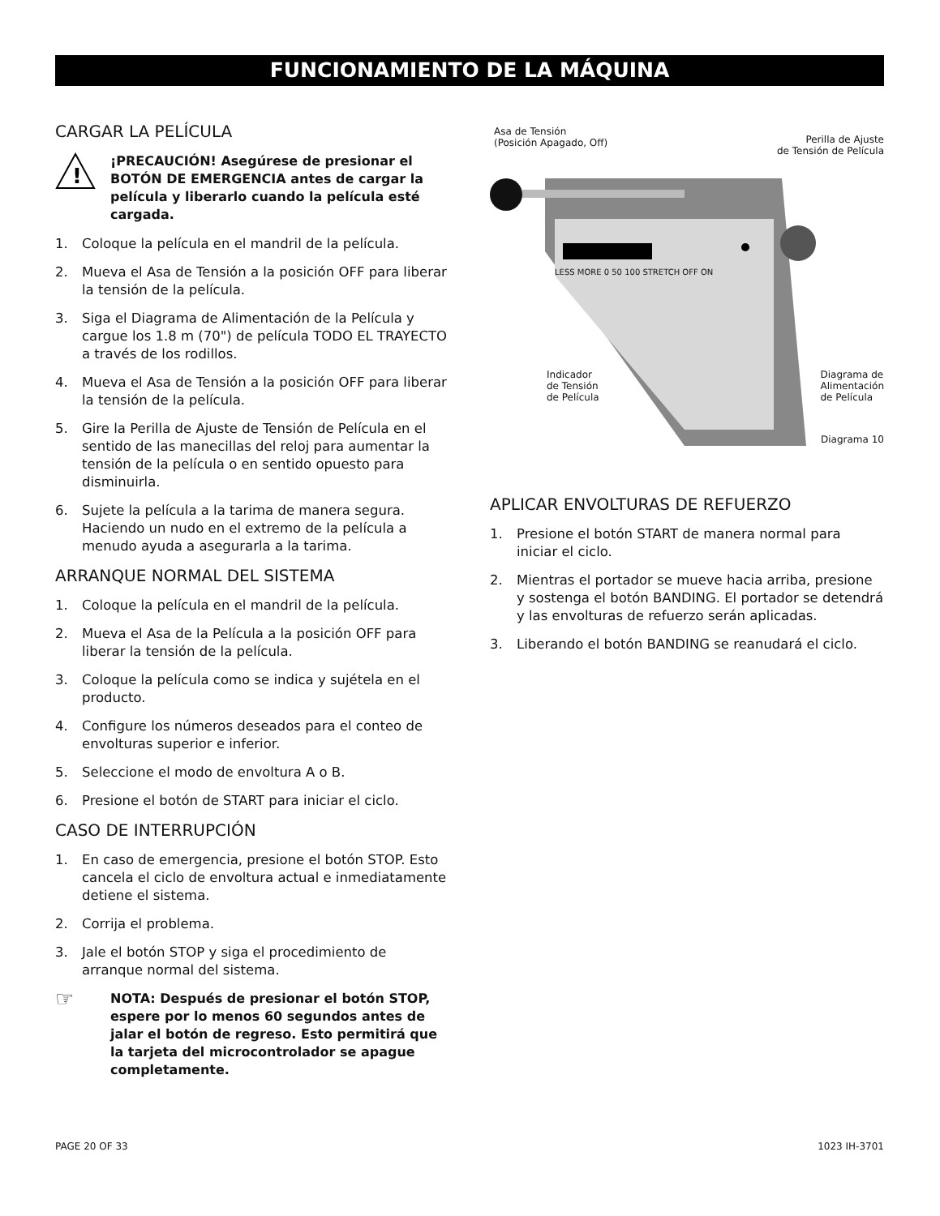FUNCIONAMIENTO DE LA MÁQUINA
CARGAR LA PELÍCULA
!
¡PRECAUCIÓN! Asegúrese de presionar el BOTÓN DE EMERGENCIA antes de cargar la película y liberarlo cuando la película esté cargada.
1. Coloque la película en el mandril de la película.
2. Mueva el Asa de Tensión a la posición OFF para liberar la tensión de la película.
3. Siga el Diagrama de Alimentación de la Película y cargue los 1.8 m (70") de película TODO EL TRAYECTO a través de los rodillos.
4. Mueva el Asa de Tensión a la posición OFF para liberar la tensión de la película.
5. Gire la Perilla de Ajuste de Tensión de Película en el sentido de las manecillas del reloj para aumentar la tensión de la película o en sentido opuesto para disminuirla.
6. Sujete la película a la tarima de manera segura. Haciendo un nudo en el extremo de la película a menudo ayuda a asegurarla a la tarima.
ARRANQUE NORMAL DEL SISTEMA
1. Coloque la película en el mandril de la película.
2. Mueva el Asa de la Película a la posición OFF para liberar la tensión de la película.
3. Coloque la película como se indica y sujétela en el producto.
4. Configure los números deseados para el conteo de envolturas superior e inferior.
5. Seleccione el modo de envoltura A o B.
6. Presione el botón de START para iniciar el ciclo.
CASO DE INTERRUPCIÓN
1. En caso de emergencia, presione el botón STOP. Esto cancela el ciclo de envoltura actual e inmediatamente detiene el sistema.
2. Corrija el problema.
3. Jale el botón STOP y siga el procedimiento de arranque normal del sistema.
☞
NOTA: Después de presionar el botón STOP, espere por lo menos 60 segundos antes de jalar el botón de regreso. Esto permitirá que la tarjeta del microcontrolador se apague completamente.
Asa de Tensión
(Posición Apagado, Off)
Perilla de Ajuste
de Tensión de Película
LESS MORE 0 50 100 STRETCH OFF ON
Indicador
de Tensión
de Película
Diagrama de
Alimentación
de Película
Diagrama 10
APLICAR ENVOLTURAS DE REFUERZO
1. Presione el botón START de manera normal para iniciar el ciclo.
2. Mientras el portador se mueve hacia arriba, presione y sostenga el botón BANDING. El portador se detendrá y las envolturas de refuerzo serán aplicadas.
3. Liberando el botón BANDING se reanudará el ciclo.
PAGE 20 OF 33 1023 IH-3701